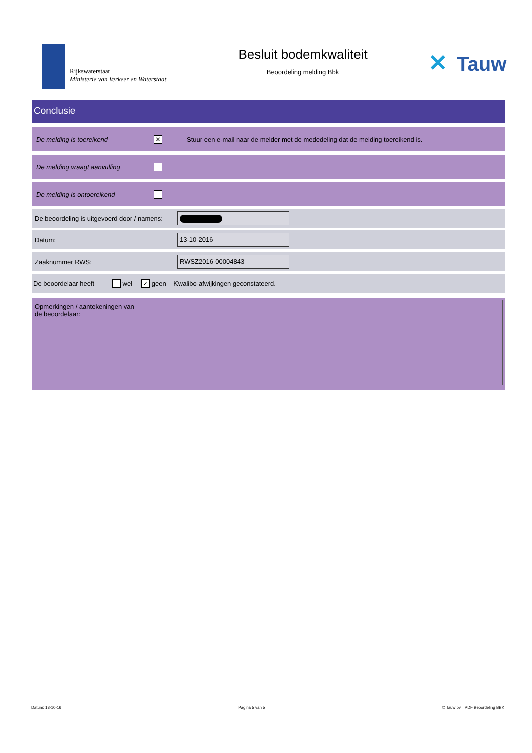Rijkswaterstaat
Ministerie van Verkeer en Waterstaat
Besluit bodemkwaliteit
Beoordeling melding Bbk
✕ Tauw
Conclusie
De melding is toereikend
✕
Stuur een e-mail naar de melder met de mededeling dat de melding toereikend is.
De melding vraagt aanvulling
De melding is ontoereikend
De beoordeling is uitgevoerd door / namens:
Datum:
13-10-2016
Zaaknummer RWS:
RWSZ2016-00004843
De beoordelaar heeft
wel ✓ geen Kwalibo-afwijkingen geconstateerd.
Opmerkingen / aantekeningen van de beoordelaar:
Datum: 13-10-16 Pagina 5 van 5 © Tauw bv, i PDF Beoordeling BBK